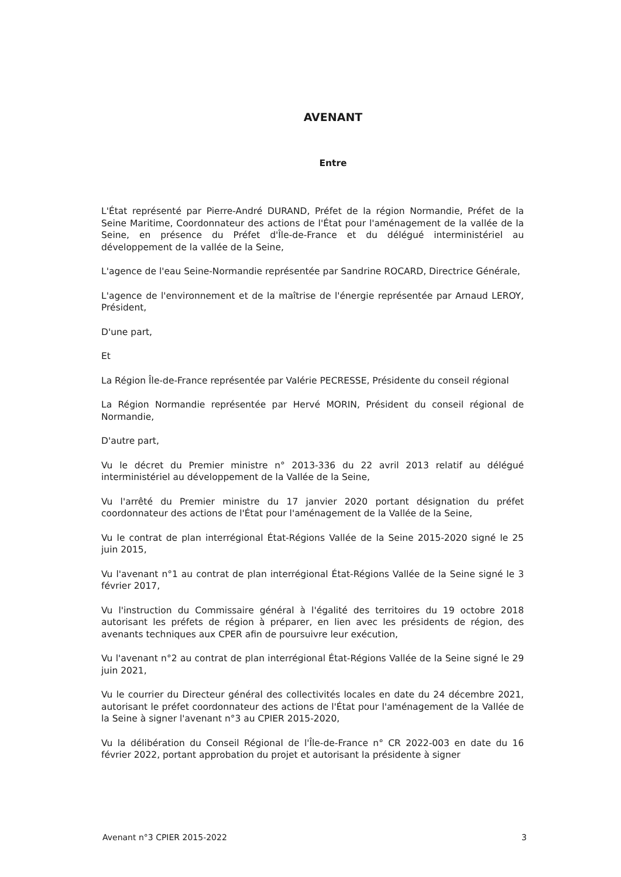AVENANT
Entre
L'État représenté par Pierre-André DURAND, Préfet de la région Normandie, Préfet de la Seine Maritime, Coordonnateur des actions de l'État pour l'aménagement de la vallée de la Seine, en présence du Préfet d'Île-de-France et du délégué interministériel au développement de la vallée de la Seine,
L'agence de l'eau Seine-Normandie représentée par Sandrine ROCARD, Directrice Générale,
L'agence de l'environnement et de la maîtrise de l'énergie représentée par Arnaud LEROY, Président,
D'une part,
Et
La Région Île-de-France représentée par Valérie PECRESSE, Présidente du conseil régional
La Région Normandie représentée par Hervé MORIN, Président du conseil régional de Normandie,
D'autre part,
Vu le décret du Premier ministre n° 2013-336 du 22 avril 2013 relatif au délégué interministériel au développement de la Vallée de la Seine,
Vu l'arrêté du Premier ministre du 17 janvier 2020 portant désignation du préfet coordonnateur des actions de l'État pour l'aménagement de la Vallée de la Seine,
Vu le contrat de plan interrégional État-Régions Vallée de la Seine 2015-2020 signé le 25 juin 2015,
Vu l'avenant n°1 au contrat de plan interrégional État-Régions Vallée de la Seine signé le 3 février 2017,
Vu l'instruction du Commissaire général à l'égalité des territoires du 19 octobre 2018 autorisant les préfets de région à préparer, en lien avec les présidents de région, des avenants techniques aux CPER afin de poursuivre leur exécution,
Vu l'avenant n°2 au contrat de plan interrégional État-Régions Vallée de la Seine signé le 29 juin 2021,
Vu le courrier du Directeur général des collectivités locales en date du 24 décembre 2021, autorisant le préfet coordonnateur des actions de l'État pour l'aménagement de la Vallée de la Seine à signer l'avenant n°3 au CPIER 2015-2020,
Vu la délibération du Conseil Régional de l'Île-de-France n° CR 2022-003 en date du 16 février 2022, portant approbation du projet et autorisant la présidente à signer
Avenant n°3 CPIER 2015-2022 3